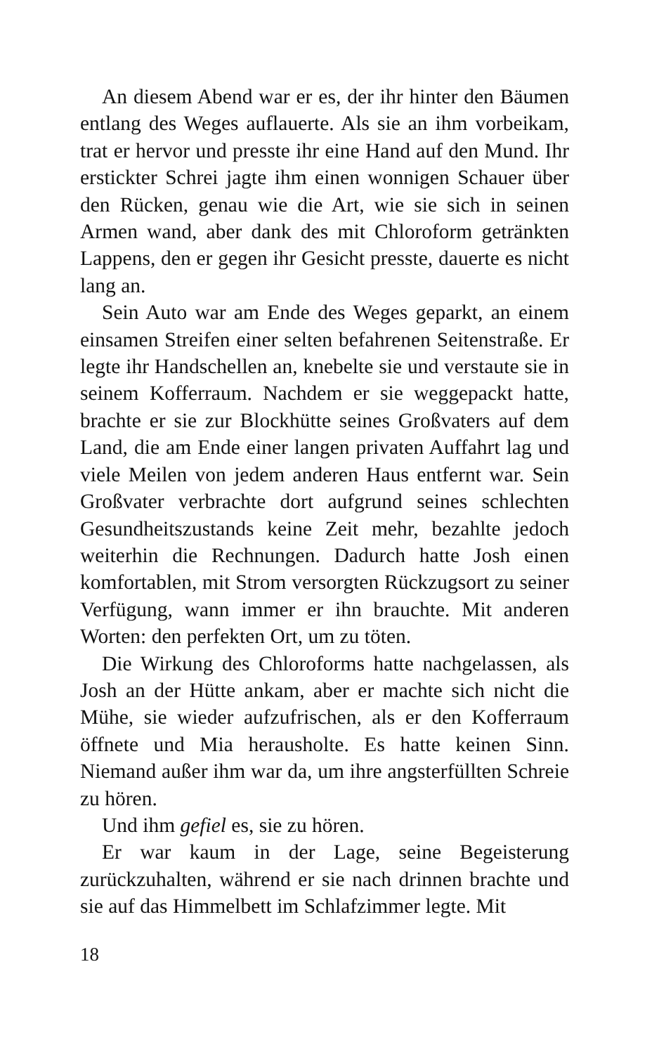An diesem Abend war er es, der ihr hinter den Bäumen entlang des Weges auflauerte. Als sie an ihm vorbeikam, trat er hervor und presste ihr eine Hand auf den Mund. Ihr erstickter Schrei jagte ihm einen wonnigen Schauer über den Rücken, genau wie die Art, wie sie sich in seinen Armen wand, aber dank des mit Chloroform getränkten Lappens, den er gegen ihr Gesicht presste, dauerte es nicht lang an.
Sein Auto war am Ende des Weges geparkt, an einem einsamen Streifen einer selten befahrenen Seitenstraße. Er legte ihr Handschellen an, knebelte sie und verstaute sie in seinem Kofferraum. Nachdem er sie weggepackt hatte, brachte er sie zur Blockhütte seines Großvaters auf dem Land, die am Ende einer langen privaten Auffahrt lag und viele Meilen von jedem anderen Haus entfernt war. Sein Großvater verbrachte dort aufgrund seines schlechten Gesundheitszustands keine Zeit mehr, bezahlte jedoch weiterhin die Rechnungen. Dadurch hatte Josh einen komfortablen, mit Strom versorgten Rückzugsort zu seiner Verfügung, wann immer er ihn brauchte. Mit anderen Worten: den perfekten Ort, um zu töten.
Die Wirkung des Chloroforms hatte nachgelassen, als Josh an der Hütte ankam, aber er machte sich nicht die Mühe, sie wieder aufzufrischen, als er den Kofferraum öffnete und Mia herausholte. Es hatte keinen Sinn. Niemand außer ihm war da, um ihre angsterfüllten Schreie zu hören.
Und ihm gefiel es, sie zu hören.
Er war kaum in der Lage, seine Begeisterung zurückzuhalten, während er sie nach drinnen brachte und sie auf das Himmelbett im Schlafzimmer legte. Mit
18